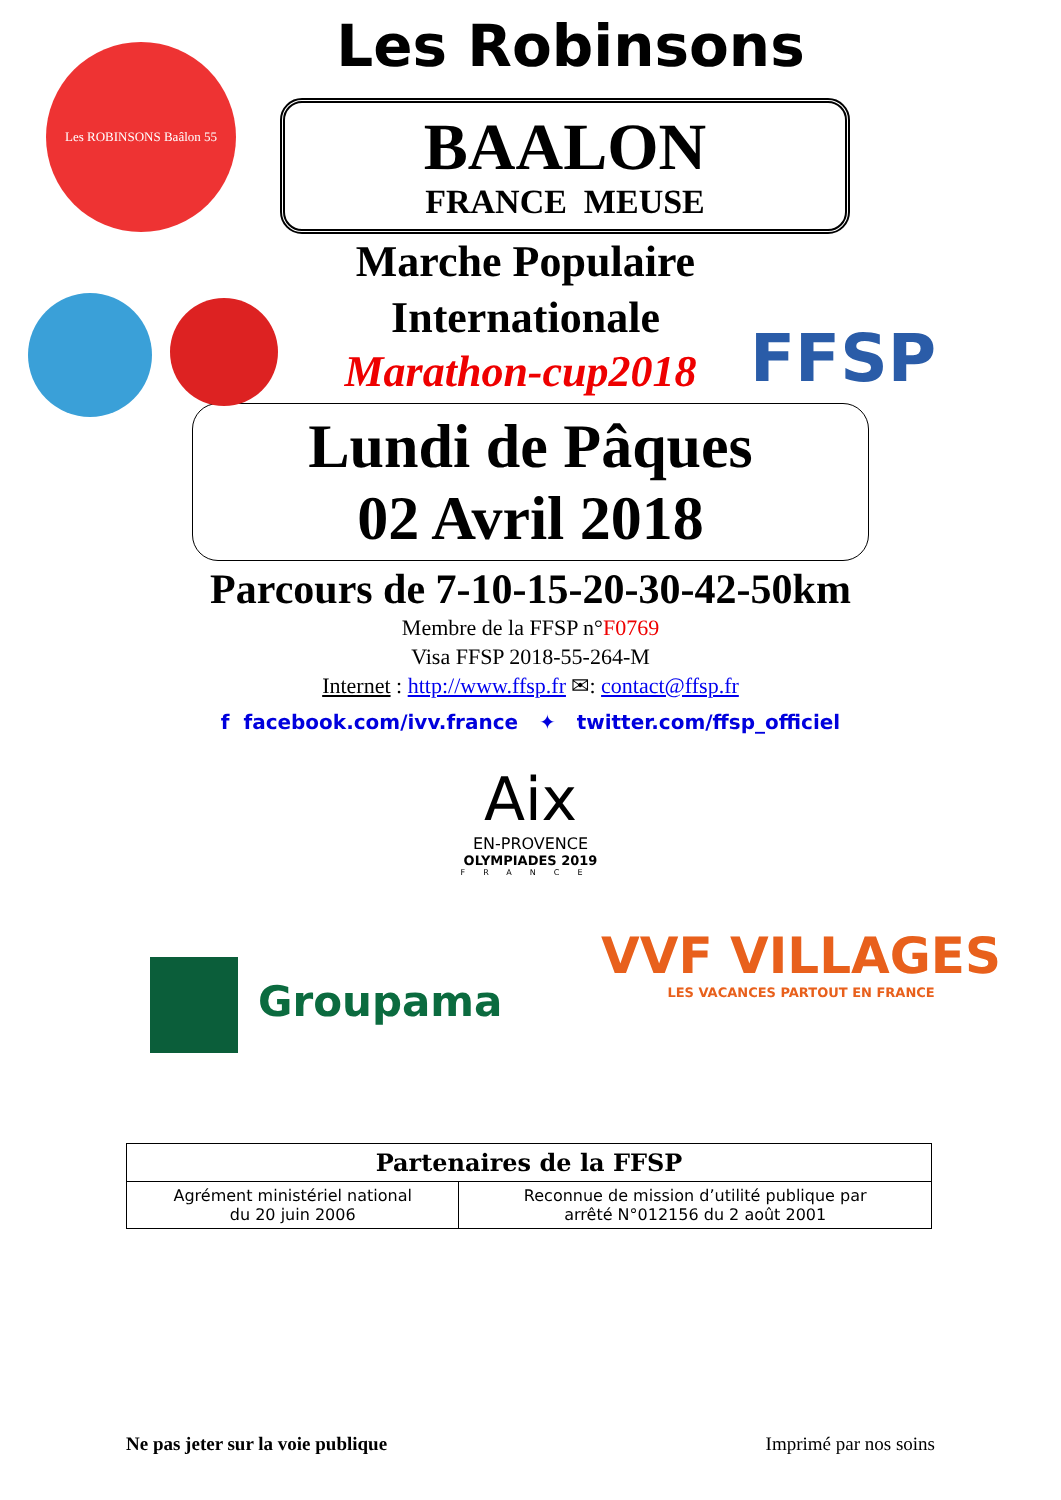Les ROBINSONS Baâlon 55
FFSP
Les Robinsons
BAALON
FRANCE MEUSE
Marche Populaire
Internationale
Marathon-cup2018
Lundi de Pâques
02 Avril 2018
Parcours de 7-10-15-20-30-42-50km
Membre de la FFSP n°F0769
Visa FFSP 2018-55-264-M
Internet : http://www.ffsp.fr ✉: contact@ffsp.fr
f facebook.com/ivv.france ✦ twitter.com/ffsp_officiel
Aix
EN-PROVENCE
OLYMPIADES 2019
FRANCE
Groupama
VVF VILLAGES
LES VACANCES PARTOUT EN FRANCE
| Partenaires de la FFSP | |
| --- | --- |
| Agrément ministériel national du 20 juin 2006 | Reconnue de mission d’utilité publique par arrêté N°012156 du 2 août 2001 |
Ne pas jeter sur la voie publique Imprimé par nos soins